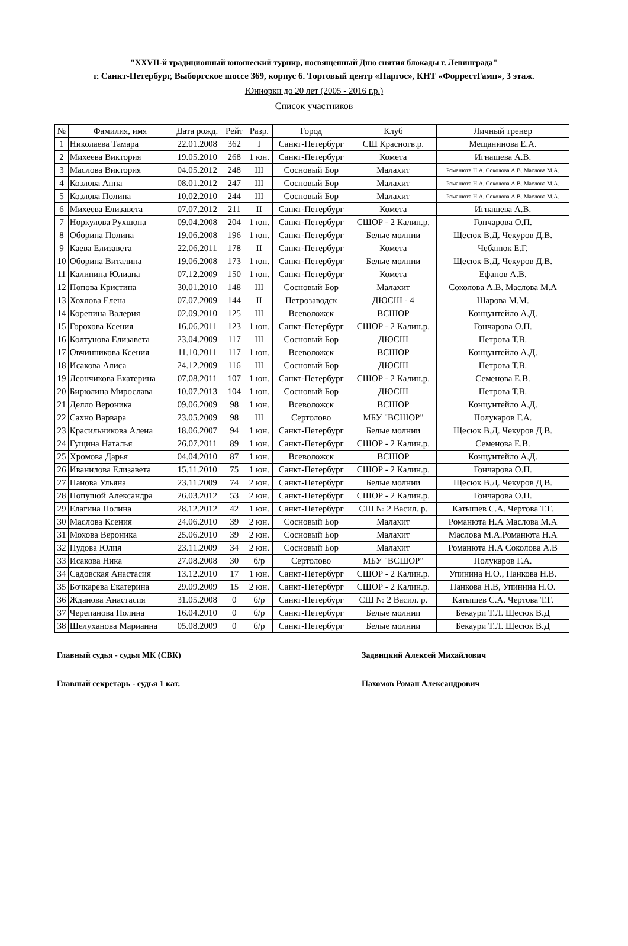"XXVII-й традиционный юношеский турнир, посвященный Дню снятия блокады г. Ленинграда"
г. Санкт-Петербург, Выборгское шоссе 369, корпус 6. Торговый центр «Паргос», КНТ «ФоррестГамп», 3 этаж.
Юниорки до 20 лет (2005 - 2016 г.р.)
Список участников
| № | Фамилия, имя | Дата рожд. | Рейт | Разр. | Город | Клуб | Личный тренер |
| --- | --- | --- | --- | --- | --- | --- | --- |
| 1 | Николаева Тамара | 22.01.2008 | 362 | I | Санкт-Петербург | СШ Красногв.р. | Мещанинова Е.А. |
| 2 | Михеева Виктория | 19.05.2010 | 268 | 1 юн. | Санкт-Петербург | Комета | Игнашева А.В. |
| 3 | Маслова Виктория | 04.05.2012 | 248 | III | Сосновый Бор | Малахит | Романюта Н.А. Соколова А.В. Маслова М.А. |
| 4 | Козлова Анна | 08.01.2012 | 247 | III | Сосновый Бор | Малахит | Романюта Н.А. Соколова А.В. Маслова М.А. |
| 5 | Козлова Полина | 10.02.2010 | 244 | III | Сосновый Бор | Малахит | Романюта Н.А. Соколова А.В. Маслова М.А. |
| 6 | Михеева Елизавета | 07.07.2012 | 211 | II | Санкт-Петербург | Комета | Игнашева А.В. |
| 7 | Норкулова Рухшона | 09.04.2008 | 204 | 1 юн. | Санкт-Петербург | СШОР - 2 Калин.р. | Гончарова О.П. |
| 8 | Оборина Полина | 19.06.2008 | 196 | 1 юн. | Санкт-Петербург | Белые молнии | Щесюк В.Д. Чекуров Д.В. |
| 9 | Каева Елизавета | 22.06.2011 | 178 | II | Санкт-Петербург | Комета | Чебанюк Е.Г. |
| 10 | Оборина Виталина | 19.06.2008 | 173 | 1 юн. | Санкт-Петербург | Белые молнии | Щесюк В.Д. Чекуров Д.В. |
| 11 | Калинина Юлиана | 07.12.2009 | 150 | 1 юн. | Санкт-Петербург | Комета | Ефанов А.В. |
| 12 | Попова Кристина | 30.01.2010 | 148 | III | Сосновый Бор | Малахит | Соколова А.В. Маслова М.А |
| 13 | Хохлова Елена | 07.07.2009 | 144 | II | Петрозаводск | ДЮСШ - 4 | Шарова М.М. |
| 14 | Корепина Валерия | 02.09.2010 | 125 | III | Всеволожск | ВСШОР | Концунтейло А.Д. |
| 15 | Горохова Ксения | 16.06.2011 | 123 | 1 юн. | Санкт-Петербург | СШОР - 2 Калин.р. | Гончарова О.П. |
| 16 | Колтунова Елизавета | 23.04.2009 | 117 | III | Сосновый Бор | ДЮСШ | Петрова Т.В. |
| 17 | Овчинникова Ксения | 11.10.2011 | 117 | 1 юн. | Всеволожск | ВСШОР | Концунтейло А.Д. |
| 18 | Исакова Алиса | 24.12.2009 | 116 | III | Сосновый Бор | ДЮСШ | Петрова Т.В. |
| 19 | Леончикова Екатерина | 07.08.2011 | 107 | 1 юн. | Санкт-Петербург | СШОР - 2 Калин.р. | Семенова Е.В. |
| 20 | Бирюлина Мирослава | 10.07.2013 | 104 | 1 юн. | Сосновый Бор | ДЮСШ | Петрова Т.В. |
| 21 | Делло Вероника | 09.06.2009 | 98 | 1 юн. | Всеволожск | ВСШОР | Концунтейло А.Д. |
| 22 | Сахно Варвара | 23.05.2009 | 98 | III | Сертолово | МБУ "ВСШОР" | Полукаров Г.А. |
| 23 | Красильникова Алена | 18.06.2007 | 94 | 1 юн. | Санкт-Петербург | Белые молнии | Щесюк В.Д. Чекуров Д.В. |
| 24 | Гущина Наталья | 26.07.2011 | 89 | 1 юн. | Санкт-Петербург | СШОР - 2 Калин.р. | Семенова Е.В. |
| 25 | Хромова Дарья | 04.04.2010 | 87 | 1 юн. | Всеволожск | ВСШОР | Концунтейло А.Д. |
| 26 | Иванилова Елизавета | 15.11.2010 | 75 | 1 юн. | Санкт-Петербург | СШОР - 2 Калин.р. | Гончарова О.П. |
| 27 | Панова Ульяна | 23.11.2009 | 74 | 2 юн. | Санкт-Петербург | Белые молнии | Щесюк В.Д. Чекуров Д.В. |
| 28 | Попушой Александра | 26.03.2012 | 53 | 2 юн. | Санкт-Петербург | СШОР - 2 Калин.р. | Гончарова О.П. |
| 29 | Елагина Полина | 28.12.2012 | 42 | 1 юн. | Санкт-Петербург | СШ № 2 Васил. р. | Катышев С.А. Чертова Т.Г. |
| 30 | Маслова Ксения | 24.06.2010 | 39 | 2 юн. | Сосновый Бор | Малахит | Романюта Н.А Маслова М.А |
| 31 | Мохова Вероника | 25.06.2010 | 39 | 2 юн. | Сосновый Бор | Малахит | Маслова М.А.Романюта Н.А |
| 32 | Пудова Юлия | 23.11.2009 | 34 | 2 юн. | Сосновый Бор | Малахит | Романюта Н.А Соколова А.В |
| 33 | Исакова Ника | 27.08.2008 | 30 | б/р | Сертолово | МБУ "ВСШОР" | Полукаров Г.А. |
| 34 | Садовская Анастасия | 13.12.2010 | 17 | 1 юн. | Санкт-Петербург | СШОР - 2 Калин.р. | Упинина Н.О., Панкова Н.В. |
| 35 | Бочкарева Екатерина | 29.09.2009 | 15 | 2 юн. | Санкт-Петербург | СШОР - 2 Калин.р. | Панкова Н.В, Упинина Н.О. |
| 36 | Жданова Анастасия | 31.05.2008 | 0 | б/р | Санкт-Петербург | СШ № 2 Васил. р. | Катышев С.А. Чертова Т.Г. |
| 37 | Черепанова Полина | 16.04.2010 | 0 | б/р | Санкт-Петербург | Белые молнии | Бекаури Т.Л. Щесюк В.Д |
| 38 | Шелуханова Марианна | 05.08.2009 | 0 | б/р | Санкт-Петербург | Белые молнии | Бекаури Т.Л. Щесюк В.Д |
Главный судья - судья МК (СВК) Задвицкий Алексей Михайлович
Главный секретарь - судья 1 кат. Пахомов Роман Александрович